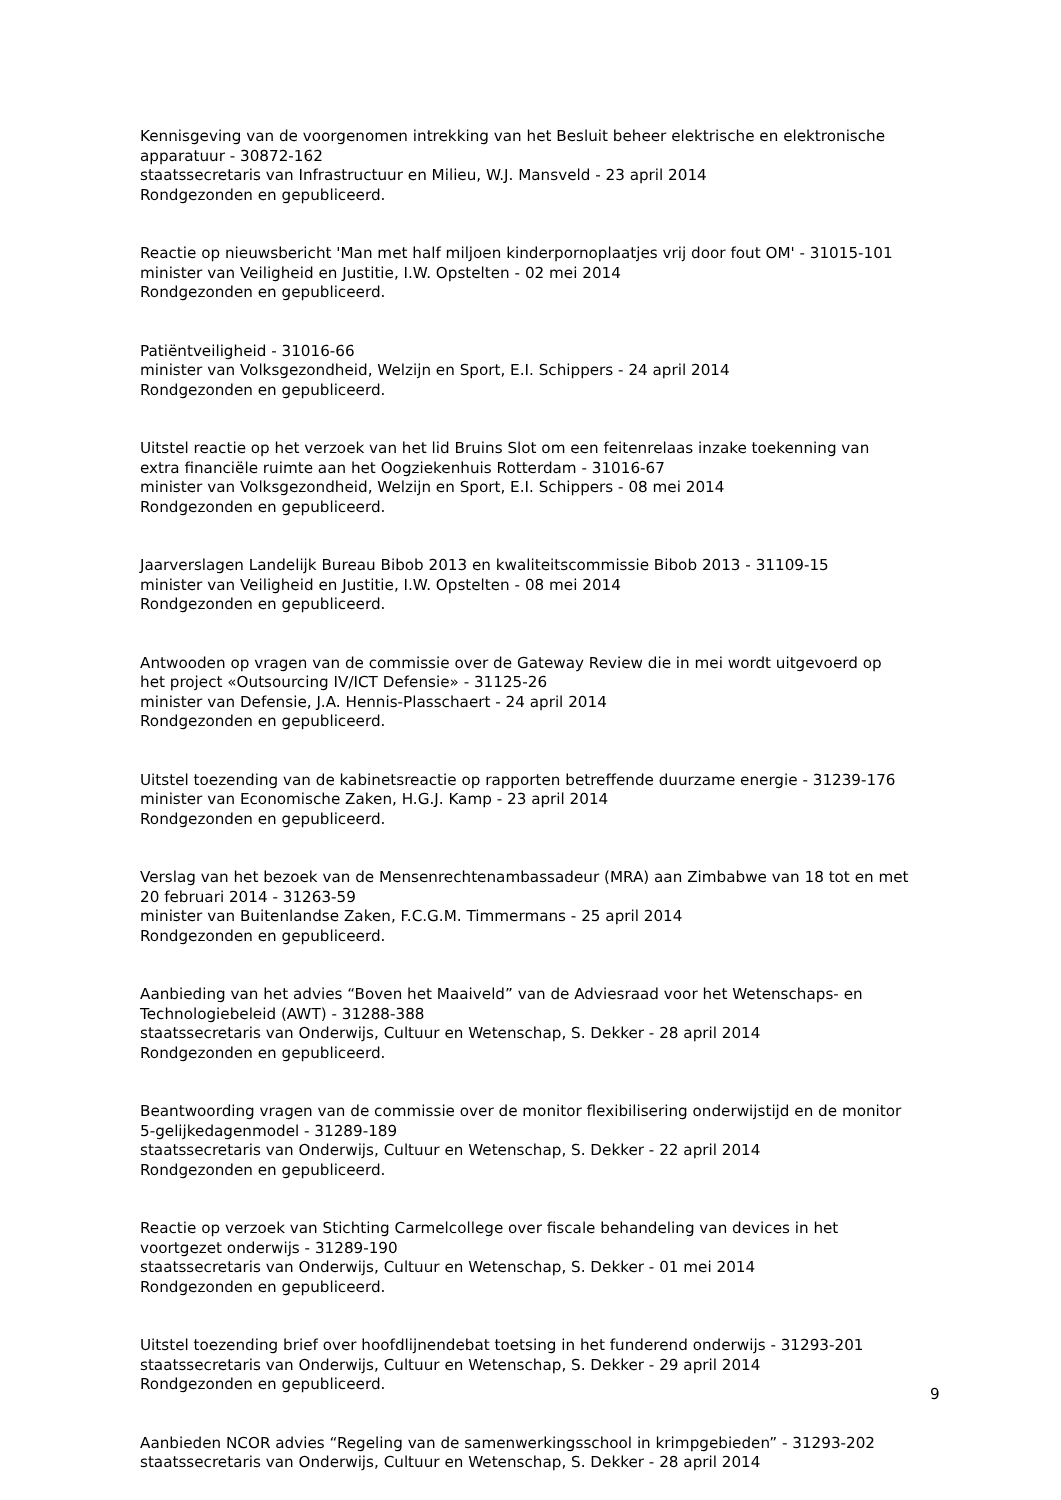Kennisgeving van de voorgenomen intrekking van het Besluit beheer elektrische en elektronische apparatuur - 30872-162
staatssecretaris van Infrastructuur en Milieu, W.J. Mansveld - 23 april 2014
Rondgezonden en gepubliceerd.
Reactie op nieuwsbericht 'Man met half miljoen kinderpornoplaatjes vrij door fout OM' - 31015-101
minister van Veiligheid en Justitie, I.W. Opstelten - 02 mei 2014
Rondgezonden en gepubliceerd.
Patiëntveiligheid - 31016-66
minister van Volksgezondheid, Welzijn en Sport, E.I. Schippers - 24 april 2014
Rondgezonden en gepubliceerd.
Uitstel reactie op het verzoek van het lid Bruins Slot om een feitenrelaas inzake toekenning van extra financiële ruimte aan het Oogziekenhuis Rotterdam - 31016-67
minister van Volksgezondheid, Welzijn en Sport, E.I. Schippers - 08 mei 2014
Rondgezonden en gepubliceerd.
Jaarverslagen Landelijk Bureau Bibob 2013 en kwaliteitscommissie Bibob 2013 - 31109-15
minister van Veiligheid en Justitie, I.W. Opstelten - 08 mei 2014
Rondgezonden en gepubliceerd.
Antwooden op vragen van de commissie over de Gateway Review die in mei wordt uitgevoerd op het project «Outsourcing IV/ICT Defensie» - 31125-26
minister van Defensie, J.A. Hennis-Plasschaert - 24 april 2014
Rondgezonden en gepubliceerd.
Uitstel toezending van de kabinetsreactie op rapporten betreffende duurzame energie - 31239-176
minister van Economische Zaken, H.G.J. Kamp - 23 april 2014
Rondgezonden en gepubliceerd.
Verslag van het bezoek van de Mensenrechtenambassadeur (MRA) aan Zimbabwe van 18 tot en met 20 februari 2014 - 31263-59
minister van Buitenlandse Zaken, F.C.G.M. Timmermans - 25 april 2014
Rondgezonden en gepubliceerd.
Aanbieding van het advies “Boven het Maaiveld” van de Adviesraad voor het Wetenschaps- en Technologiebeleid (AWT) - 31288-388
staatssecretaris van Onderwijs, Cultuur en Wetenschap, S. Dekker - 28 april 2014
Rondgezonden en gepubliceerd.
Beantwoording vragen van de commissie over de monitor flexibilisering onderwijstijd en de monitor 5-gelijkedagenmodel - 31289-189
staatssecretaris van Onderwijs, Cultuur en Wetenschap, S. Dekker - 22 april 2014
Rondgezonden en gepubliceerd.
Reactie op verzoek van Stichting Carmelcollege over fiscale behandeling van devices in het voortgezet onderwijs - 31289-190
staatssecretaris van Onderwijs, Cultuur en Wetenschap, S. Dekker - 01 mei 2014
Rondgezonden en gepubliceerd.
Uitstel toezending brief over hoofdlijnendebat toetsing in het funderend onderwijs - 31293-201
staatssecretaris van Onderwijs, Cultuur en Wetenschap, S. Dekker - 29 april 2014
Rondgezonden en gepubliceerd.
Aanbieden NCOR advies “Regeling van de samenwerkingsschool in krimpgebieden” - 31293-202
staatssecretaris van Onderwijs, Cultuur en Wetenschap, S. Dekker - 28 april 2014
9